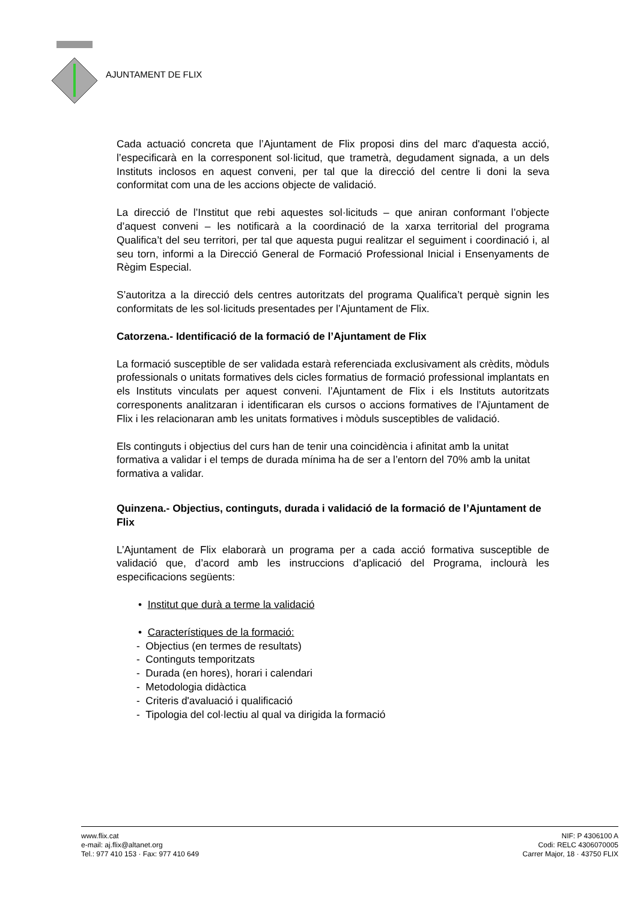AJUNTAMENT DE FLIX
Cada actuació concreta que l’Ajuntament de Flix proposi dins del marc d'aquesta acció, l’especificarà en la corresponent sol·licitud, que trametrà, degudament signada, a un dels Instituts inclosos en aquest conveni, per tal que la direcció del centre li doni la seva conformitat com una de les accions objecte de validació.
La direcció de l’Institut que rebi aquestes sol·licituds – que aniran conformant l’objecte d’aquest conveni – les notificarà a la coordinació de la xarxa territorial del programa Qualifica’t del seu territori, per tal que aquesta pugui realitzar el seguiment i coordinació i, al seu torn, informi a la Direcció General de Formació Professional Inicial i Ensenyaments de Règim Especial.
S’autoritza a la direcció dels centres autoritzats del programa Qualifica’t perquè signin les conformitats de les sol·licituds presentades per l’Ajuntament de Flix.
Catorzena.- Identificació de la formació de l’Ajuntament de Flix
La formació susceptible de ser validada estarà referenciada exclusivament als crèdits, mòduls professionals o unitats formatives dels cicles formatius de formació professional implantats en els Instituts vinculats per aquest conveni. l’Ajuntament de Flix i els Instituts autoritzats corresponents analitzaran i identificaran els cursos o accions formatives de l’Ajuntament de Flix i les relacionaran amb les unitats formatives i mòduls susceptibles de validació.
Els continguts i objectius del curs han de tenir una coincidència i afinitat amb la unitat formativa a validar i el temps de durada mínima ha de ser a l’entorn del 70% amb la unitat formativa a validar.
Quinzena.- Objectius, continguts, durada i validació de la formació de l’Ajuntament de Flix
L’Ajuntament de Flix elaborarà un programa per a cada acció formativa susceptible de validació que, d’acord amb les instruccions d’aplicació del Programa, inclourà les especificacions següents:
• Institut que durà a terme la validació
• Característiques de la formació:
- Objectius (en termes de resultats)
- Continguts temporitzats
- Durada (en hores), horari i calendari
- Metodologia didàctica
- Criteris d'avaluació i qualificació
- Tipologia del col·lectiu al qual va dirigida la formació
www.flix.cat
e-mail: aj.flix@altanet.org
Tel.: 977 410 153 · Fax: 977 410 649
NIF: P 4306100 A
Codi: RELC 4306070005
Carrer Major, 18 · 43750 FLIX